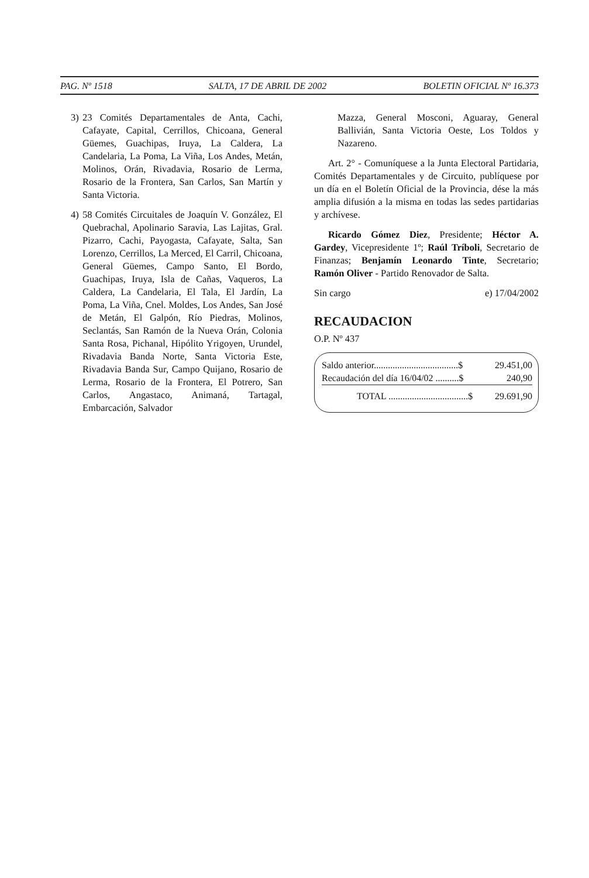PAG. Nº 1518 SALTA, 17 DE ABRIL DE 2002 BOLETIN OFICIAL Nº 16.373
3) 23 Comités Departamentales de Anta, Cachi, Cafayate, Capital, Cerrillos, Chicoana, General Güemes, Guachipas, Iruya, La Caldera, La Candelaria, La Poma, La Viña, Los Andes, Metán, Molinos, Orán, Rivadavia, Rosario de Lerma, Rosario de la Frontera, San Carlos, San Martín y Santa Victoria.
4) 58 Comités Circuitales de Joaquín V. González, El Quebrachal, Apolinario Saravia, Las Lajitas, Gral. Pizarro, Cachi, Payogasta, Cafayate, Salta, San Lorenzo, Cerrillos, La Merced, El Carril, Chicoana, General Güemes, Campo Santo, El Bordo, Guachipas, Iruya, Isla de Cañas, Vaqueros, La Caldera, La Candelaria, El Tala, El Jardín, La Poma, La Viña, Cnel. Moldes, Los Andes, San José de Metán, El Galpón, Río Piedras, Molinos, Seclantás, San Ramón de la Nueva Orán, Colonia Santa Rosa, Pichanal, Hipólito Yrigoyen, Urundel, Rivadavia Banda Norte, Santa Victoria Este, Rivadavia Banda Sur, Campo Quijano, Rosario de Lerma, Rosario de la Frontera, El Potrero, San Carlos, Angastaco, Animaná, Tartagal, Embarcación, Salvador
Mazza, General Mosconi, Aguaray, General Ballivián, Santa Victoria Oeste, Los Toldos y Nazareno.
Art. 2° - Comuníquese a la Junta Electoral Partidaria, Comités Departamentales y de Circuito, publíquese por un día en el Boletín Oficial de la Provincia, dése la más amplia difusión a la misma en todas las sedes partidarias y archívese.
Ricardo Gómez Diez, Presidente; Héctor A. Gardey, Vicepresidente 1º; Raúl Tríboli, Secretario de Finanzas; Benjamín Leonardo Tinte, Secretario; Ramón Oliver - Partido Renovador de Salta.
Sin cargo e) 17/04/2002
RECAUDACION
O.P. Nº 437
| Saldo anterior....................................$ | 29.451,00 |
| Recaudación del día 16/04/02 ..........$ | 240,90 |
| TOTAL ..................................$ | 29.691,90 |